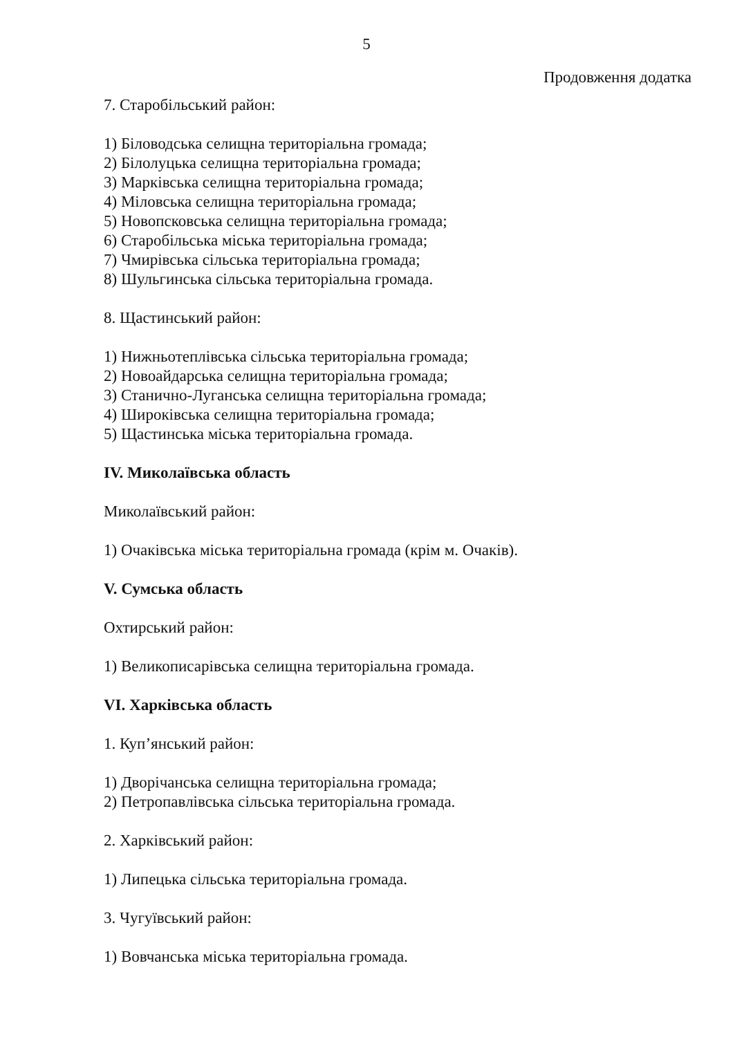5
Продовження додатка
7. Старобільський район:
1) Біловодська селищна територіальна громада;
2) Білолуцька селищна територіальна громада;
3) Марківська селищна територіальна громада;
4) Міловська селищна територіальна громада;
5) Новопсковська селищна територіальна громада;
6) Старобільська міська територіальна громада;
7) Чмирівська сільська територіальна громада;
8) Шульгинська сільська територіальна громада.
8. Щастинський район:
1) Нижньотеплівська сільська територіальна громада;
2) Новоайдарська селищна територіальна громада;
3) Станично-Луганська селищна територіальна громада;
4) Широківська селищна територіальна громада;
5) Щастинська міська територіальна громада.
IV. Миколаївська область
Миколаївський район:
1) Очаківська міська територіальна громада (крім м. Очаків).
V. Сумська область
Охтирський район:
1) Великописарівська селищна територіальна громада.
VI. Харківська область
1. Куп’янський район:
1) Дворічанська селищна територіальна громада;
2) Петропавлівська сільська територіальна громада.
2. Харківський район:
1) Липецька сільська територіальна громада.
3. Чугуївський район:
1) Вовчанська міська територіальна громада.